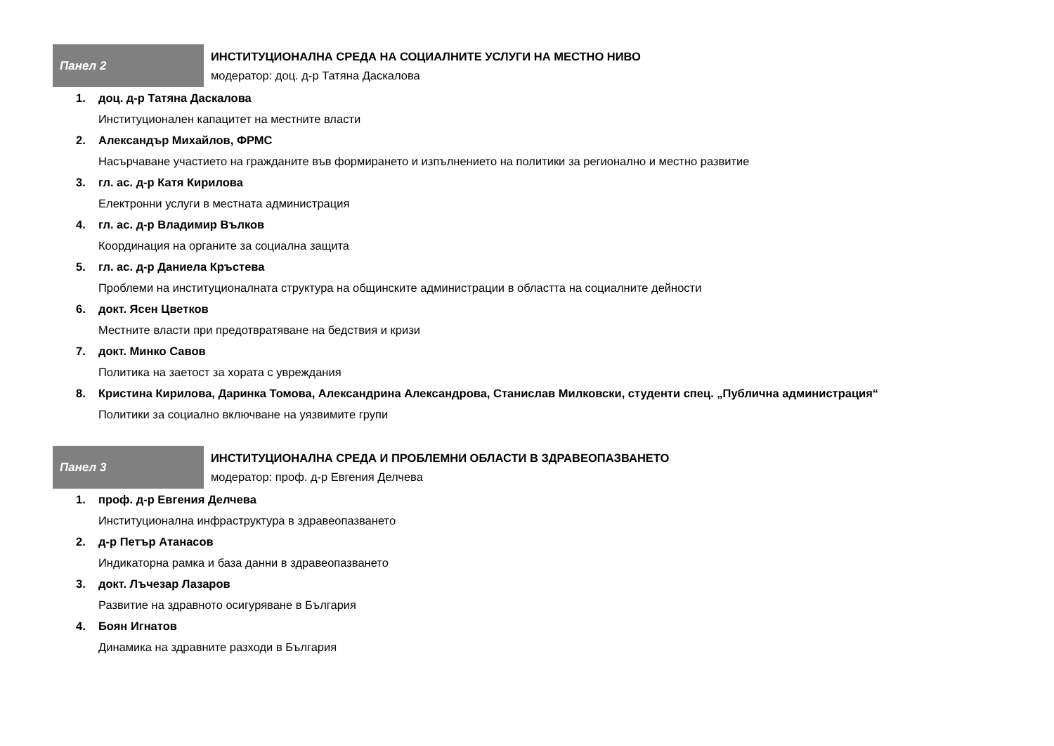Панел 2
ИНСТИТУЦИОНАЛНА СРЕДА НА СОЦИАЛНИТЕ УСЛУГИ НА МЕСТНО НИВО
модератор: доц. д-р Татяна Даскалова
1. доц. д-р Татяна Даскалова
Институционален капацитет на местните власти
2. Александър Михайлов, ФРМС
Насърчаване участието на гражданите във формирането и изпълнението на политики за регионално и местно развитие
3. гл. ас. д-р Катя Кирилова
Електронни услуги в местната администрация
4. гл. ас. д-р Владимир Вълков
Координация на органите за социална защита
5. гл. ас. д-р Даниела Кръстева
Проблеми на институционалната структура на общинските администрации в областта на социалните дейности
6. докт. Ясен Цветков
Местните власти при предотвратяване на бедствия и кризи
7. докт. Минко Савов
Политика на заетост за хората с увреждания
8. Кристина Кирилова, Даринка Томова, Александрина Александрова, Станислав Милковски, студенти спец. „Публична администрация“
Политики за социално включване на уязвимите групи
Панел 3
ИНСТИТУЦИОНАЛНА СРЕДА И ПРОБЛЕМНИ ОБЛАСТИ В ЗДРАВЕОПАЗВАНЕТО
модератор: проф. д-р Евгения Делчева
1. проф. д-р Евгения Делчева
Институционална инфраструктура в здравеопазването
2. д-р Петър Атанасов
Индикаторна рамка и база данни в здравеопазването
3. докт. Лъчезар Лазаров
Развитие на здравното осигуряване в България
4. Боян Игнатов
Динамика на здравните разходи в България